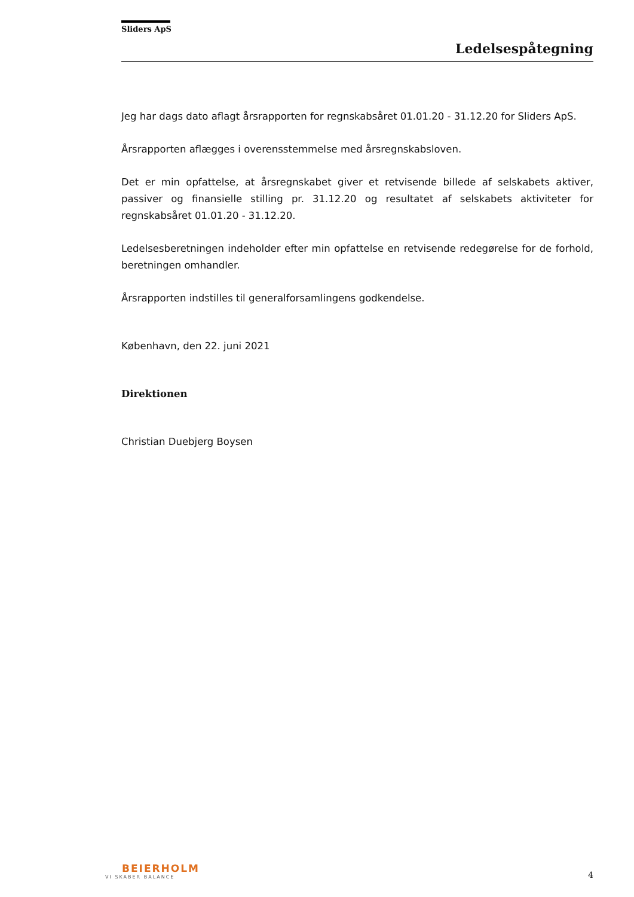Sliders ApS
Ledelsespåtegning
Jeg har dags dato aflagt årsrapporten for regnskabsåret 01.01.20 - 31.12.20 for Sliders ApS.
Årsrapporten aflægges i overensstemmelse med årsregnskabsloven.
Det er min opfattelse, at årsregnskabet giver et retvisende billede af selskabets aktiver, passiver og finansielle stilling pr. 31.12.20 og resultatet af selskabets aktiviteter for regnskabsåret 01.01.20 - 31.12.20.
Ledelsesberetningen indeholder efter min opfattelse en retvisende redegørelse for de forhold, beretningen omhandler.
Årsrapporten indstilles til generalforsamlingens godkendelse.
København, den 22. juni 2021
Direktionen
Christian Duebjerg Boysen
BEIERHOLM
VI SKABER BALANCE
4